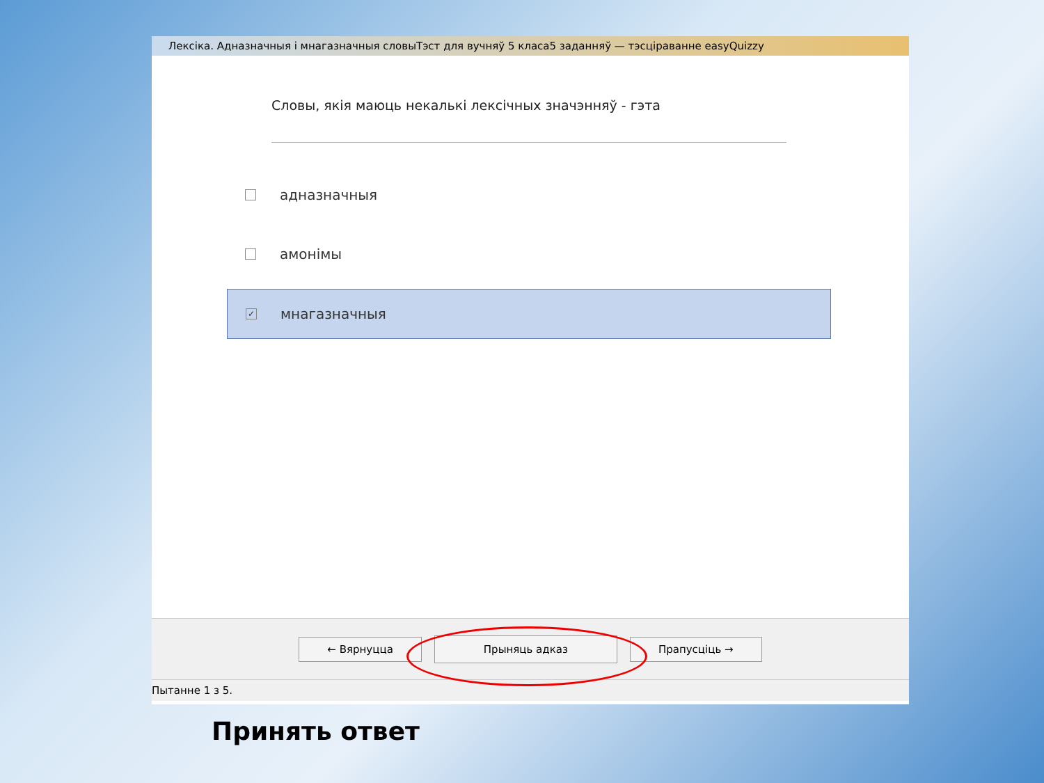Лексіка. Адназначныя і мнагазначныя словыТэст для вучняў 5 класа5 заданняў — тэсціраванне easyQuizzy
Словы, якія маюць некалькі лексічных значэнняў - гэта
адназначныя
амонімы
✓ мнагазначныя
← Вярнуцца Прыняць адказ Прапусціць →
Пытанне 1 з 5.
Принять ответ